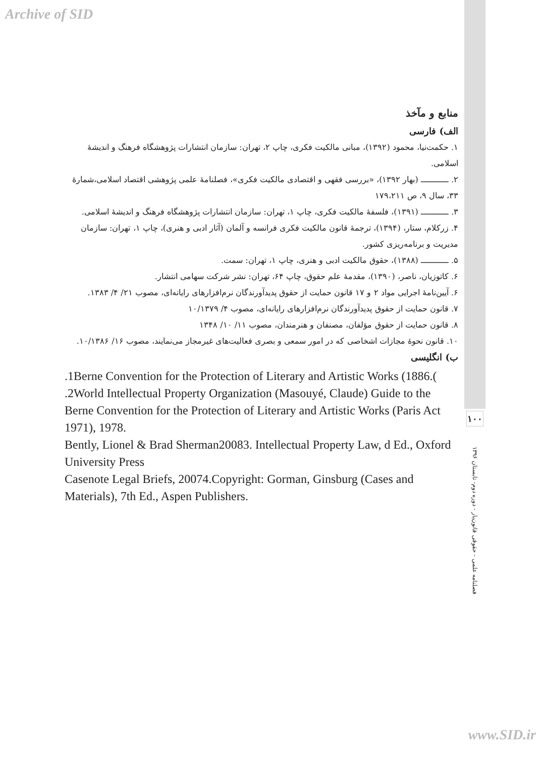Archive of SID
منابع و مآخذ
الف) فارسی
۱. حکمت‌نیا، محمود (۱۳۹۲)، مبانی مالکیت فکری، چاپ ۲، تهران: سازمان انتشارات پژوهشگاه فرهنگ و اندیشهٔ اسلامی.
۲. ـــــــــــ (بهار ۱۳۹۲)، «بررسی فقهی و اقتصادی مالکیت فکری»، فصلنامهٔ علمی پژوهشی اقتصاد اسلامی،شمارهٔ ۳۳، سال ۹، ص ۱۷۹،۲۱۱
۳. ـــــــــــ (۱۳۹۱)، فلسفهٔ مالکیت فکری، چاپ ۱، تهران: سازمان انتشارات پژوهشگاه فرهنگ و اندیشهٔ اسلامی.
۴. زرکلام، ستار، (۱۳۹۴)، ترجمهٔ قانون مالکیت فکری فرانسه و آلمان (آثار ادبی و هنری)، چاپ ۱، تهران: سازمان مدیریت و برنامه‌ریزی کشور.
۵. ـــــــــــ (۱۳۸۸)، حقوق مالکیت ادبی و هنری، چاپ ۱، تهران: سمت.
۶. کاتوزیان، ناصر، (۱۳۹۰)، مقدمهٔ علم حقوق، چاپ ۶۴، تهران: نشر شرکت سهامی انتشار.
۶. آیین‌نامهٔ اجرایی مواد ۲ و ۱۷ قانون حمایت از حقوق پدیدآورندگان نرم‌افزارهای رایانه‌ای، مصوب ۲۱/ ۴/ ۱۳۸۳.
۷. قانون حمایت از حقوق پدیدآورندگان نرم‌افزارهای رایانه‌ای، مصوب ۴/ ۱۰/۱۳۷۹
۸. قانون حمایت از حقوق مؤلفان، مصنفان و هنرمندان، مصوب ۱۱/ ۱۰/ ۱۳۴۸
۱۰. قانون نحوهٔ مجازات اشخاصی که در امور سمعی و بصری فعالیت‌های غیرمجاز می‌نمایند، مصوب ۱۶/ ۱۰/۱۳۸۶.
ب) انگلیسی
.1Berne Convention for the Protection of Literary and Artistic Works (1886.(
.2World Intellectual Property Organization (Masouyé, Claude) Guide to the Berne Convention for the Protection of Literary and Artistic Works (Paris Act 1971), 1978.
Bently, Lionel & Brad Sherman20083. Intellectual Property Law, d Ed., Oxford University Press
Casenote Legal Briefs, 20074.Copyright: Gorman, Ginsburg (Cases and Materials), 7th Ed., Aspen Publishers.
۱۰۰
فصلنامه علمی - حقوقی قانون‌یار - دوره دوم- تابستان ۱۳۹۶
www.SID.ir